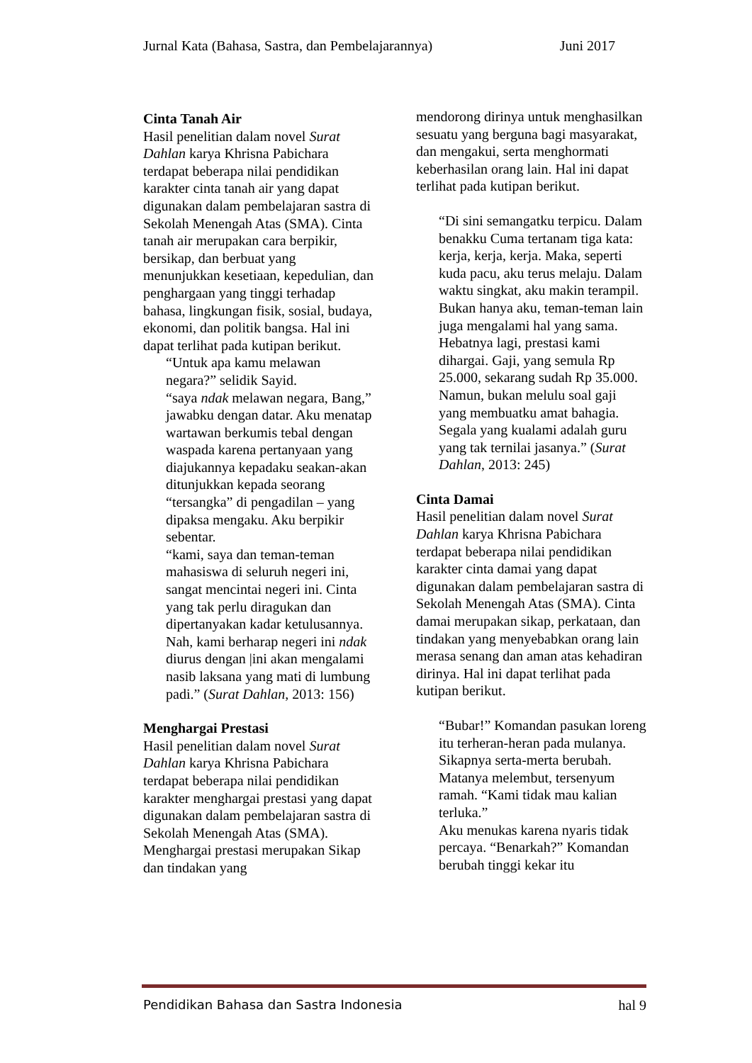Jurnal Kata (Bahasa, Sastra, dan Pembelajarannya) Juni 2017
Cinta Tanah Air
Hasil penelitian dalam novel Surat Dahlan karya Khrisna Pabichara terdapat beberapa nilai pendidikan karakter cinta tanah air yang dapat digunakan dalam pembelajaran sastra di Sekolah Menengah Atas (SMA). Cinta tanah air merupakan cara berpikir, bersikap, dan berbuat yang menunjukkan kesetiaan, kepedulian, dan penghargaan yang tinggi terhadap bahasa, lingkungan fisik, sosial, budaya, ekonomi, dan politik bangsa. Hal ini dapat terlihat pada kutipan berikut.
“Untuk apa kamu melawan negara?” selidik Sayid.
“saya ndak melawan negara, Bang,” jawabku dengan datar. Aku menatap wartawan berkumis tebal dengan waspada karena pertanyaan yang diajukannya kepadaku seakan-akan ditunjukkan kepada seorang “tersangka” di pengadilan – yang dipaksa mengaku. Aku berpikir sebentar.
“kami, saya dan teman-teman mahasiswa di seluruh negeri ini, sangat mencintai negeri ini. Cinta yang tak perlu diragukan dan dipertanyakan kadar ketulusannya. Nah, kami berharap negeri ini ndak diurus dengan |ini akan mengalami nasib laksana yang mati di lumbung padi.” (Surat Dahlan, 2013: 156)
Menghargai Prestasi
Hasil penelitian dalam novel Surat Dahlan karya Khrisna Pabichara terdapat beberapa nilai pendidikan karakter menghargai prestasi yang dapat digunakan dalam pembelajaran sastra di Sekolah Menengah Atas (SMA). Menghargai prestasi merupakan Sikap dan tindakan yang
mendorong dirinya untuk menghasilkan sesuatu yang berguna bagi masyarakat, dan mengakui, serta menghormati keberhasilan orang lain. Hal ini dapat terlihat pada kutipan berikut.
“Di sini semangatku terpicu. Dalam benakku Cuma tertanam tiga kata: kerja, kerja, kerja. Maka, seperti kuda pacu, aku terus melaju. Dalam waktu singkat, aku makin terampil. Bukan hanya aku, teman-teman lain juga mengalami hal yang sama. Hebatnya lagi, prestasi kami dihargai. Gaji, yang semula Rp 25.000, sekarang sudah Rp 35.000. Namun, bukan melulu soal gaji yang membuatku amat bahagia. Segala yang kualami adalah guru yang tak ternilai jasanya.” (Surat Dahlan, 2013: 245)
Cinta Damai
Hasil penelitian dalam novel Surat Dahlan karya Khrisna Pabichara terdapat beberapa nilai pendidikan karakter cinta damai yang dapat digunakan dalam pembelajaran sastra di Sekolah Menengah Atas (SMA). Cinta damai merupakan sikap, perkataan, dan tindakan yang menyebabkan orang lain merasa senang dan aman atas kehadiran dirinya. Hal ini dapat terlihat pada kutipan berikut.
“Bubar!” Komandan pasukan loreng itu terheran-heran pada mulanya. Sikapnya serta-merta berubah. Matanya melembut, tersenyum ramah. “Kami tidak mau kalian terluka.”
Aku menukas karena nyaris tidak percaya. “Benarkah?” Komandan berubah tinggi kekar itu
Pendidikan Bahasa dan Sastra Indonesia hal 9